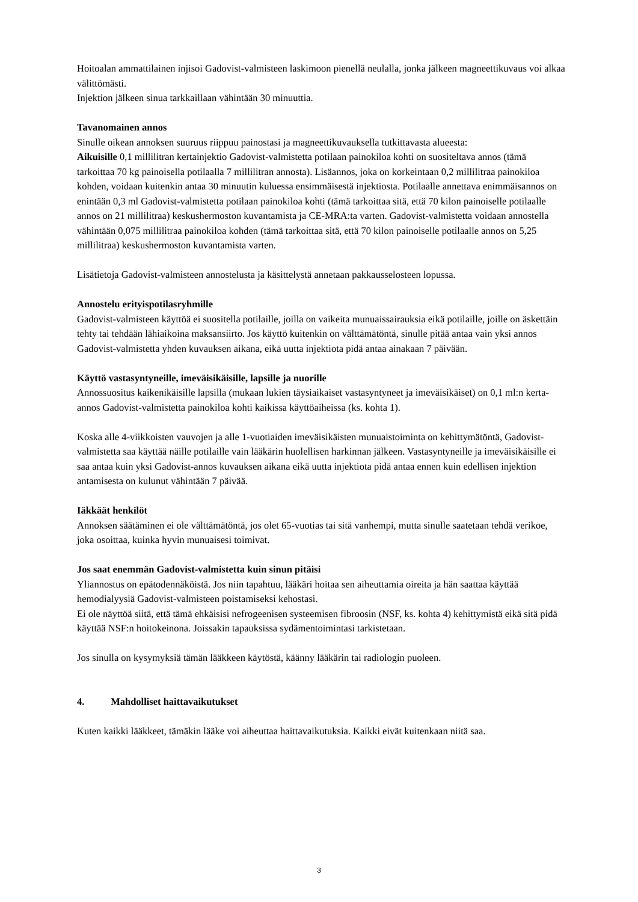Hoitoalan ammattilainen injisoi Gadovist-valmisteen laskimoon pienellä neulalla, jonka jälkeen magneettikuvaus voi alkaa välittömästi.
Injektion jälkeen sinua tarkkaillaan vähintään 30 minuuttia.
Tavanomainen annos
Sinulle oikean annoksen suuruus riippuu painostasi ja magneettikuvauksella tutkittavasta alueesta:
Aikuisille 0,1 millilitran kertainjektio Gadovist-valmistetta potilaan painokiloa kohti on suositeltava annos (tämä tarkoittaa 70 kg painoisella potilaalla 7 millilitran annosta). Lisäannos, joka on korkeintaan 0,2 millilitraa painokiloa kohden, voidaan kuitenkin antaa 30 minuutin kuluessa ensimmäisestä injektiosta. Potilaalle annettava enimmäisannos on enintään 0,3 ml Gadovist-valmistetta potilaan painokiloa kohti (tämä tarkoittaa sitä, että 70 kilon painoiselle potilaalle annos on 21 millilitraa) keskushermoston kuvantamista ja CE-MRA:ta varten. Gadovist-valmistetta voidaan annostella vähintään 0,075 millilitraa painokiloa kohden (tämä tarkoittaa sitä, että 70 kilon painoiselle potilaalle annos on 5,25 millilitraa) keskushermoston kuvantamista varten.
Lisätietoja Gadovist-valmisteen annostelusta ja käsittelystä annetaan pakkausselosteen lopussa.
Annostelu erityispotilasryhmille
Gadovist-valmisteen käyttöä ei suositella potilaille, joilla on vaikeita munuaissairauksia eikä potilaille, joille on äskettäin tehty tai tehdään lähiaikoina maksansiirto. Jos käyttö kuitenkin on välttämätöntä, sinulle pitää antaa vain yksi annos Gadovist-valmistetta yhden kuvauksen aikana, eikä uutta injektiota pidä antaa ainakaan 7 päivään.
Käyttö vastasyntyneille, imeväisikäisille, lapsille ja nuorille
Annossuositus kaikenikäisille lapsilla (mukaan lukien täysiaikaiset vastasyntyneet ja imeväisikäiset) on 0,1 ml:n kerta-annos Gadovist-valmistetta painokiloa kohti kaikissa käyttöaiheissa (ks. kohta 1).
Koska alle 4-viikkoisten vauvojen ja alle 1-vuotiaiden imeväisikäisten munuaistoiminta on kehittymätöntä, Gadovist-valmistetta saa käyttää näille potilaille vain lääkärin huolellisen harkinnan jälkeen. Vastasyntyneille ja imeväisikäisille ei saa antaa kuin yksi Gadovist-annos kuvauksen aikana eikä uutta injektiota pidä antaa ennen kuin edellisen injektion antamisesta on kulunut vähintään 7 päivää.
Iäkkäät henkilöt
Annoksen säätäminen ei ole välttämätöntä, jos olet 65-vuotias tai sitä vanhempi, mutta sinulle saatetaan tehdä verikoe, joka osoittaa, kuinka hyvin munuaisesi toimivat.
Jos saat enemmän Gadovist-valmistetta kuin sinun pitäisi
Yliannostus on epätodennäköistä. Jos niin tapahtuu, lääkäri hoitaa sen aiheuttamia oireita ja hän saattaa käyttää hemodialyysiä Gadovist-valmisteen poistamiseksi kehostasi.
Ei ole näyttöä siitä, että tämä ehkäisisi nefrogeenisen systeemisen fibroosin (NSF, ks. kohta 4) kehittymistä eikä sitä pidä käyttää NSF:n hoitokeinona. Joissakin tapauksissa sydämentoimintasi tarkistetaan.
Jos sinulla on kysymyksiä tämän lääkkeen käytöstä, käänny lääkärin tai radiologin puoleen.
4. Mahdolliset haittavaikutukset
Kuten kaikki lääkkeet, tämäkin lääke voi aiheuttaa haittavaikutuksia. Kaikki eivät kuitenkaan niitä saa.
3